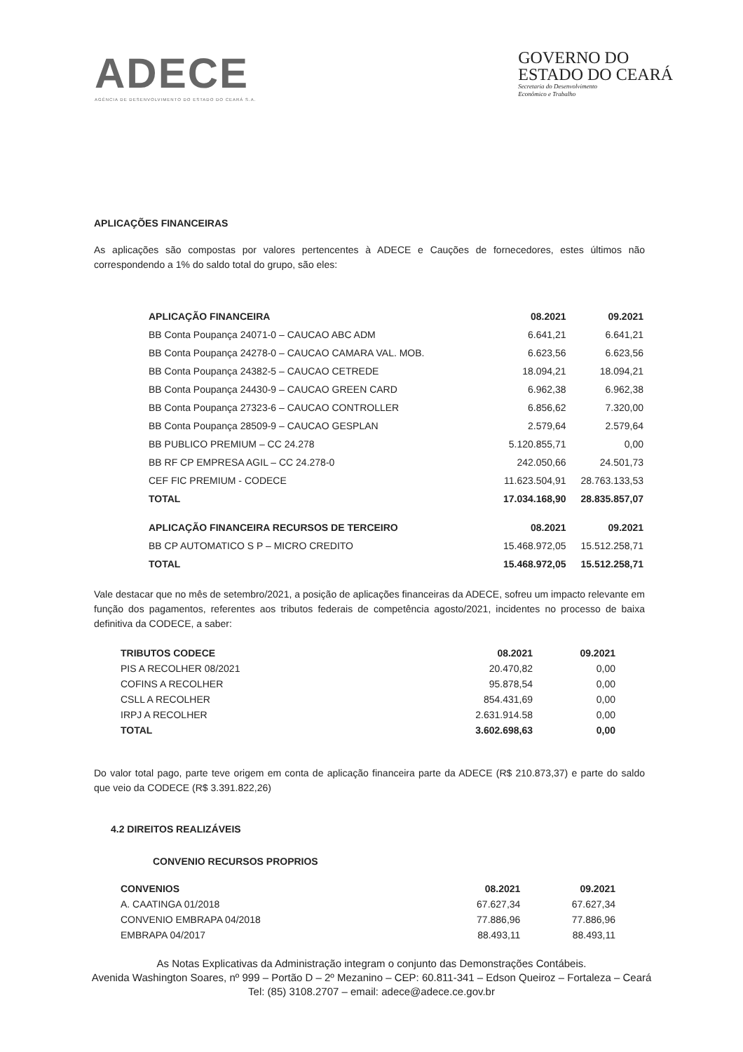ADECE
AGÊNCIA DE DESENVOLVIMENTO DO ESTADO DO CEARÁ S.A.
GOVERNO DO
ESTADO DO CEARÁ
Secretaria do Desenvolvimento
Econômico e Trabalho
APLICAÇÕES FINANCEIRAS
As aplicações são compostas por valores pertencentes à ADECE e Cauções de fornecedores, estes últimos não correspondendo a 1% do saldo total do grupo, são eles:
| APLICAÇÃO FINANCEIRA | 08.2021 | 09.2021 |
| --- | --- | --- |
| BB Conta Poupança 24071-0 – CAUCAO ABC ADM | 6.641,21 | 6.641,21 |
| BB Conta Poupança 24278-0 – CAUCAO CAMARA VAL. MOB. | 6.623,56 | 6.623,56 |
| BB Conta Poupança 24382-5 – CAUCAO CETREDE | 18.094,21 | 18.094,21 |
| BB Conta Poupança 24430-9 – CAUCAO GREEN CARD | 6.962,38 | 6.962,38 |
| BB Conta Poupança 27323-6 – CAUCAO CONTROLLER | 6.856,62 | 7.320,00 |
| BB Conta Poupança 28509-9 – CAUCAO GESPLAN | 2.579,64 | 2.579,64 |
| BB PUBLICO PREMIUM – CC 24.278 | 5.120.855,71 | 0,00 |
| BB RF CP EMPRESA AGIL – CC 24.278-0 | 242.050,66 | 24.501,73 |
| CEF FIC PREMIUM - CODECE | 11.623.504,91 | 28.763.133,53 |
| TOTAL | 17.034.168,90 | 28.835.857,07 |
| APLICAÇÃO FINANCEIRA RECURSOS DE TERCEIRO | 08.2021 | 09.2021 |
| BB CP AUTOMATICO S P – MICRO CREDITO | 15.468.972,05 | 15.512.258,71 |
| TOTAL | 15.468.972,05 | 15.512.258,71 |
Vale destacar que no mês de setembro/2021, a posição de aplicações financeiras da ADECE, sofreu um impacto relevante em função dos pagamentos, referentes aos tributos federais de competência agosto/2021, incidentes no processo de baixa definitiva da CODECE, a saber:
| TRIBUTOS CODECE | 08.2021 | 09.2021 |
| --- | --- | --- |
| PIS A RECOLHER 08/2021 | 20.470,82 | 0,00 |
| COFINS A RECOLHER | 95.878,54 | 0,00 |
| CSLL A RECOLHER | 854.431,69 | 0,00 |
| IRPJ A RECOLHER | 2.631.914.58 | 0,00 |
| TOTAL | 3.602.698,63 | 0,00 |
Do valor total pago, parte teve origem em conta de aplicação financeira parte da ADECE (R$ 210.873,37) e parte do saldo que veio da CODECE (R$ 3.391.822,26)
4.2 DIREITOS REALIZÁVEIS
CONVENIO RECURSOS PROPRIOS
| CONVENIOS | 08.2021 | 09.2021 |
| --- | --- | --- |
| A. CAATINGA 01/2018 | 67.627,34 | 67.627,34 |
| CONVENIO EMBRAPA 04/2018 | 77.886,96 | 77.886,96 |
| EMBRAPA 04/2017 | 88.493,11 | 88.493,11 |
As Notas Explicativas da Administração integram o conjunto das Demonstrações Contábeis.
Avenida Washington Soares, nº 999 – Portão D – 2º Mezanino – CEP: 60.811-341 – Edson Queiroz – Fortaleza – Ceará
Tel: (85) 3108.2707 – email: adece@adece.ce.gov.br